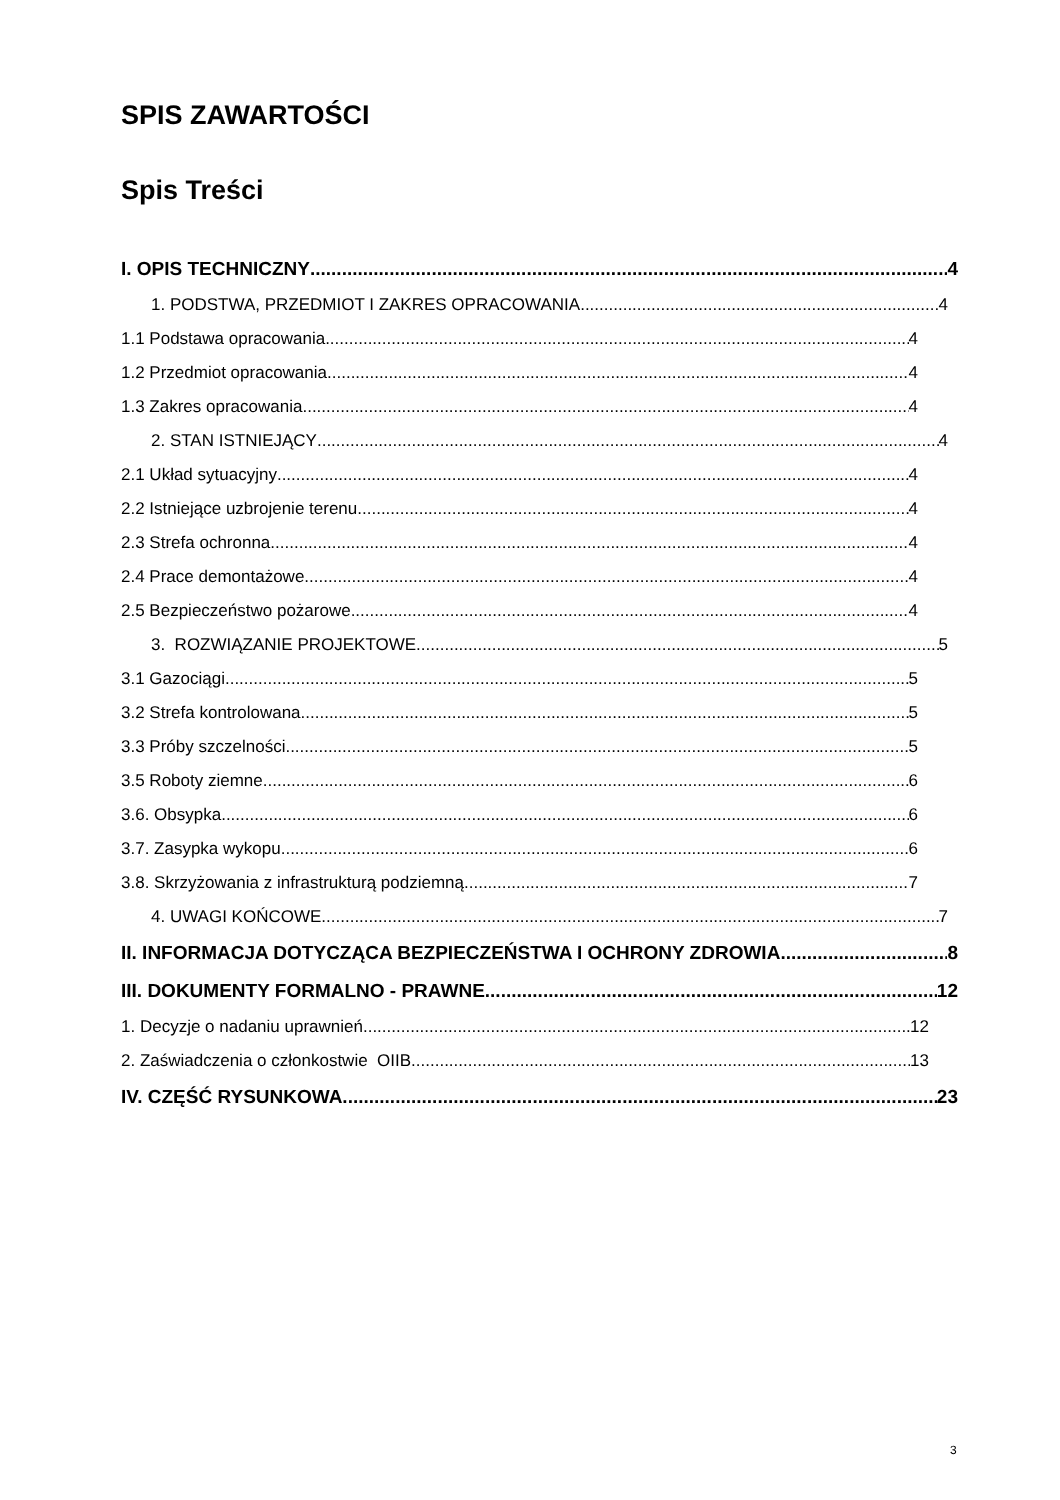SPIS ZAWARTOŚCI
Spis Treści
I. OPIS TECHNICZNY 4
1. PODSTWA, PRZEDMIOT I ZAKRES OPRACOWANIA 4
1.1 Podstawa opracowania 4
1.2 Przedmiot opracowania 4
1.3 Zakres opracowania 4
2. STAN ISTNIEJĄCY 4
2.1 Układ sytuacyjny 4
2.2 Istniejące uzbrojenie terenu 4
2.3 Strefa ochronna 4
2.4 Prace demontażowe 4
2.5 Bezpieczeństwo pożarowe 4
3. ROZWIĄZANIE PROJEKTOWE 5
3.1 Gazociągi 5
3.2 Strefa kontrolowana 5
3.3 Próby szczelności 5
3.5 Roboty ziemne 6
3.6. Obsypka 6
3.7. Zasypka wykopu 6
3.8. Skrzyżowania z infrastrukturą podziemną 7
4. UWAGI KOŃCOWE 7
II. INFORMACJA DOTYCZĄCA BEZPIECZEŃSTWA I OCHRONY ZDROWIA 8
III. DOKUMENTY FORMALNO - PRAWNE 12
1. Decyzje o nadaniu uprawnień 12
2. Zaświadczenia o członkostwie OIIB 13
IV. CZĘŚĆ RYSUNKOWA 23
3